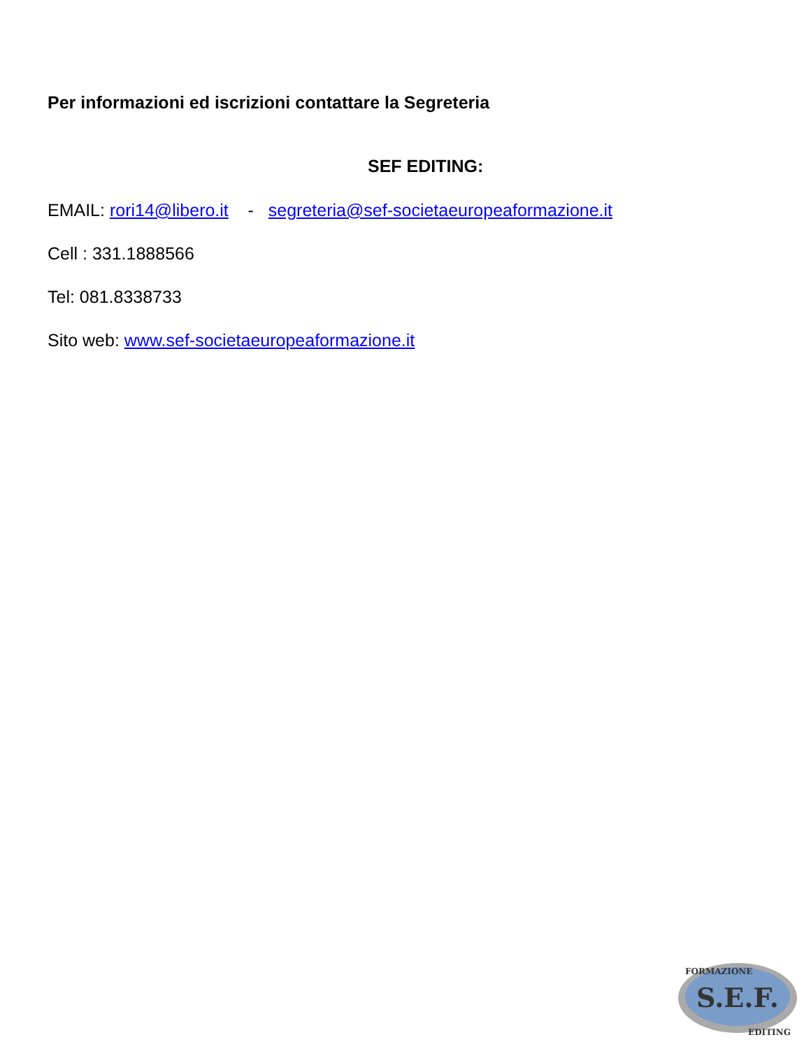Per informazioni ed iscrizioni contattare la Segreteria
SEF EDITING:
EMAIL: rori14@libero.it - segreteria@sef-societaeuropeaformazione.it
Cell : 331.1888566
Tel: 081.8338733
Sito web: www.sef-societaeuropeaformazione.it
S.E.F.
FORMAZIONE
EDITING